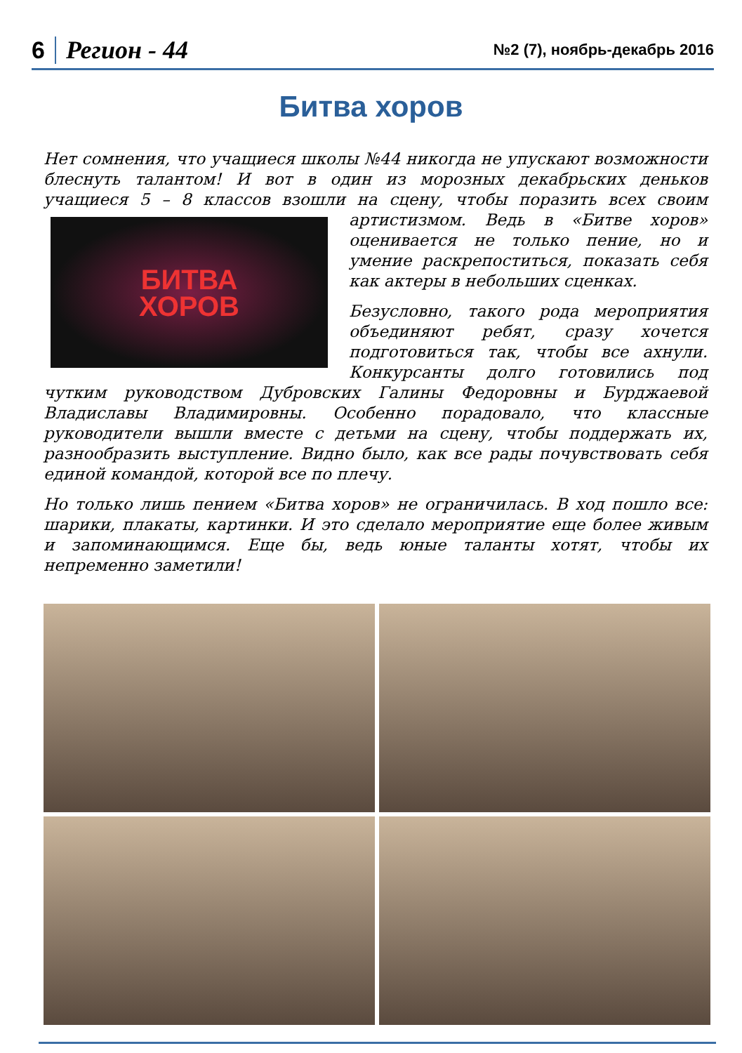6 Регион - 44 №2 (7), ноябрь-декабрь 2016
Битва хоров
Нет сомнения, что учащиеся школы №44 никогда не упускают возможности блеснуть талантом! И вот в один из морозных декабрьских деньков учащиеся 5 – 8 классов взошли на сцену, чтобы поразить всех своим
БИТВА
ХОРОВ
артистизмом. Ведь в «Битве хоров» оценивается не только пение, но и умение раскрепоститься, показать себя как актеры в небольших сценках.
Безусловно, такого рода мероприятия объединяют ребят, сразу хочется подготовиться так, чтобы все ахнули. Конкурсанты долго готовились под чутким руководством Дубровских Галины Федоровны и Бурджаевой Владиславы Владимировны. Особенно порадовало, что классные руководители вышли вместе с детьми на сцену, чтобы поддержать их, разнообразить выступление. Видно было, как все рады почувствовать себя единой командой, которой все по плечу.
Но только лишь пением «Битва хоров» не ограничилась. В ход пошло все: шарики, плакаты, картинки. И это сделало мероприятие еще более живым и запоминающимся. Еще бы, ведь юные таланты хотят, чтобы их непременно заметили!